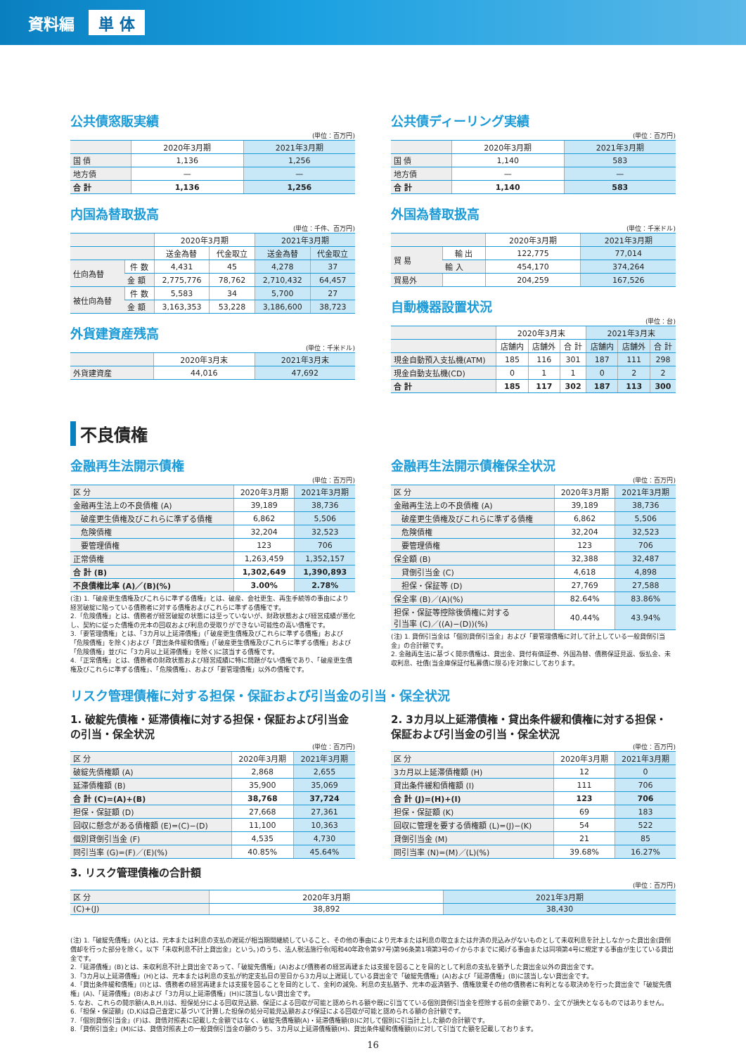資料編 単 体
公共債窓販実績
(単位：百万円)
| | 2020年3月期 | 2021年3月期 |
| --- | --- | --- |
| 国 債 | 1,136 | 1,256 |
| 地方債 | — | — |
| 合 計 | 1,136 | 1,256 |
内国為替取扱高
(単位：千件、百万円)
| | | 2020年3月期 | | 2021年3月期 | |
| --- | --- | --- | --- | --- | --- |
| | | 送金為替 | 代金取立 | 送金為替 | 代金取立 |
| 仕向為替 | 件 数 | 4,431 | 45 | 4,278 | 37 |
| | 金 額 | 2,775,776 | 78,762 | 2,710,432 | 64,457 |
| 被仕向為替 | 件 数 | 5,583 | 34 | 5,700 | 27 |
| | 金 額 | 3,163,353 | 53,228 | 3,186,600 | 38,723 |
外貨建資産残高
(単位：千米ドル)
| | 2020年3月末 | 2021年3月末 |
| --- | --- | --- |
| 外貨建資産 | 44,016 | 47,692 |
公共債ディーリング実績
(単位：百万円)
| | 2020年3月期 | 2021年3月期 |
| --- | --- | --- |
| 国 債 | 1,140 | 583 |
| 地方債 | — | — |
| 合 計 | 1,140 | 583 |
外国為替取扱高
(単位：千米ドル)
| | | 2020年3月期 | 2021年3月期 |
| --- | --- | --- | --- |
| 貿 易 | 輸 出 | 122,775 | 77,014 |
| | 輸 入 | 454,170 | 374,264 |
| 貿易外 | | 204,259 | 167,526 |
自動機器設置状況
(単位：台)
| | 2020年3月末 | | | 2021年3月末 | | |
| --- | --- | --- | --- | --- | --- | --- |
| | 店舗内 | 店舗外 | 合 計 | 店舗内 | 店舗外 | 合 計 |
| 現金自動預入支払機(ATM) | 185 | 116 | 301 | 187 | 111 | 298 |
| 現金自動支払機(CD) | 0 | 1 | 1 | 0 | 2 | 2 |
| 合 計 | 185 | 117 | 302 | 187 | 113 | 300 |
不良債権
金融再生法開示債権
(単位：百万円)
| 区 分 | 2020年3月期 | 2021年3月期 |
| --- | --- | --- |
| 金融再生法上の不良債権 (A) | 39,189 | 38,736 |
| 破産更生債権及びこれらに準ずる債権 | 6,862 | 5,506 |
| 危険債権 | 32,204 | 32,523 |
| 要管理債権 | 123 | 706 |
| 正常債権 | 1,263,459 | 1,352,157 |
| 合 計 (B) | 1,302,649 | 1,390,893 |
| 不良債権比率 (A)／(B)(%) | 3.00% | 2.78% |
(注) 1.「破産更生債権及びこれらに準ずる債権」とは、破産、会社更生、再生手続等の事由により経営破綻に陥っている債務者に対する債権およびこれらに準ずる債権です。
2.「危険債権」とは、債務者が経営破綻の状態には至っていないが、財政状態および経営成績が悪化し、契約に従った債権の元本の回収および利息の受取りができない可能性の高い債権です。
3.「要管理債権」とは、「3カ月以上延滞債権」(「破産更生債権及びこれらに準ずる債権」および「危険債権」を除く)および「貸出条件緩和債権」(「破産更生債権及びこれらに準ずる債権」および「危険債権」並びに「3カ月以上延滞債権」を除く)に該当する債権です。
4.「正常債権」とは、債務者の財政状態および経営成績に特に問題がない債権であり、「破産更生債権及びこれらに準ずる債権」、「危険債権」、および「要管理債権」以外の債権です。
金融再生法開示債権保全状況
(単位：百万円)
| 区 分 | 2020年3月期 | 2021年3月期 |
| --- | --- | --- |
| 金融再生法上の不良債権 (A) | 39,189 | 38,736 |
| 破産更生債権及びこれらに準ずる債権 | 6,862 | 5,506 |
| 危険債権 | 32,204 | 32,523 |
| 要管理債権 | 123 | 706 |
| 保全額 (B) | 32,388 | 32,487 |
| 貸倒引当金 (C) | 4,618 | 4,898 |
| 担保・保証等 (D) | 27,769 | 27,588 |
| 保全率 (B)／(A)(%) | 82.64% | 83.86% |
| 担保・保証等控除後債権に対する 引当率 (C)／((A)−(D))(%) | 40.44% | 43.94% |
(注) 1. 貸倒引当金は「個別貸倒引当金」および「要管理債権に対して計上している一般貸倒引当金」の合計額です。
2. 金融再生法に基づく開示債権は、貸出金、貸付有価証券、外国為替、債務保証見返、仮払金、未収利息、社債(当金庫保証付私募債に限る)を対象にしております。
リスク管理債権に対する担保・保証および引当金の引当・保全状況
1. 破綻先債権・延滞債権に対する担保・保証および引当金の引当・保全状況
(単位：百万円)
| 区 分 | 2020年3月期 | 2021年3月期 |
| --- | --- | --- |
| 破綻先債権額 (A) | 2,868 | 2,655 |
| 延滞債権額 (B) | 35,900 | 35,069 |
| 合 計 (C)=(A)+(B) | 38,768 | 37,724 |
| 担保・保証額 (D) | 27,668 | 27,361 |
| 回収に懸念がある債権額 (E)=(C)−(D) | 11,100 | 10,363 |
| 個別貸倒引当金 (F) | 4,535 | 4,730 |
| 同引当率 (G)=(F)／(E)(%) | 40.85% | 45.64% |
2. 3カ月以上延滞債権・貸出条件緩和債権に対する担保・保証および引当金の引当・保全状況
(単位：百万円)
| 区 分 | 2020年3月期 | 2021年3月期 |
| --- | --- | --- |
| 3カ月以上延滞債権額 (H) | 12 | 0 |
| 貸出条件緩和債権額 (I) | 111 | 706 |
| 合 計 (J)=(H)+(I) | 123 | 706 |
| 担保・保証額 (K) | 69 | 183 |
| 回収に管理を要する債権額 (L)=(J)−(K) | 54 | 522 |
| 貸倒引当金 (M) | 21 | 85 |
| 同引当率 (N)=(M)／(L)(%) | 39.68% | 16.27% |
3. リスク管理債権の合計額
(単位：百万円)
| 区 分 | 2020年3月期 | 2021年3月期 |
| --- | --- | --- |
| (C)+(J) | 38,892 | 38,430 |
(注) 1.「破綻先債権」(A)とは、元本または利息の支払の遅延が相当期間継続していること、その他の事由により元本または利息の取立または弁済の見込みがないものとして未収利息を計上しなかった貸出金(貸倒償却を行った部分を除く。以下「未収利息不計上貸出金」という。)のうち、法人税法施行令(昭和40年政令第97号)第96条第1項第3号のイからホまでに掲げる事由または同項第4号に規定する事由が生じている貸出金です。
2.「延滞債権」(B)とは、未収利息不計上貸出金であって、「破綻先債権」(A)および債務者の経営再建または支援を図ることを目的として利息の支払を猶予した貸出金以外の貸出金です。
3.「3カ月以上延滞債権」(H)とは、元本または利息の支払が約定支払日の翌日から3カ月以上遅延している貸出金で「破綻先債権」(A)および「延滞債権」(B)に該当しない貸出金です。
4.「貸出条件緩和債権」(I)とは、債務者の経営再建または支援を図ることを目的として、金利の減免、利息の支払猶予、元本の返済猶予、債権放棄その他の債務者に有利となる取決めを行った貸出金で「破綻先債権」(A)、「延滞債権」(B)および「3カ月以上延滞債権」(H)に該当しない貸出金です。
5. なお、これらの開示額(A,B,H,I)は、担保処分による回収見込額、保証による回収が可能と認められる額や既に引当てている個別貸倒引当金を控除する前の金額であり、全てが損失となるものではありません。
6.「担保・保証額」(D,K)は自己査定に基づいて計算した担保の処分可能見込額および保証による回収が可能と認められる額の合計額です。
7.「個別貸倒引当金」(F)は、貸借対照表に記載した金額ではなく、破綻先債権額(A)・延滞債権額(B)に対して個別に引当計上した額の合計額です。
8.「貸倒引当金」(M)には、貸借対照表上の一般貸倒引当金の額のうち、3カ月以上延滞債権額(H)、貸出条件緩和債権額(I)に対して引当てた額を記載しております。
16